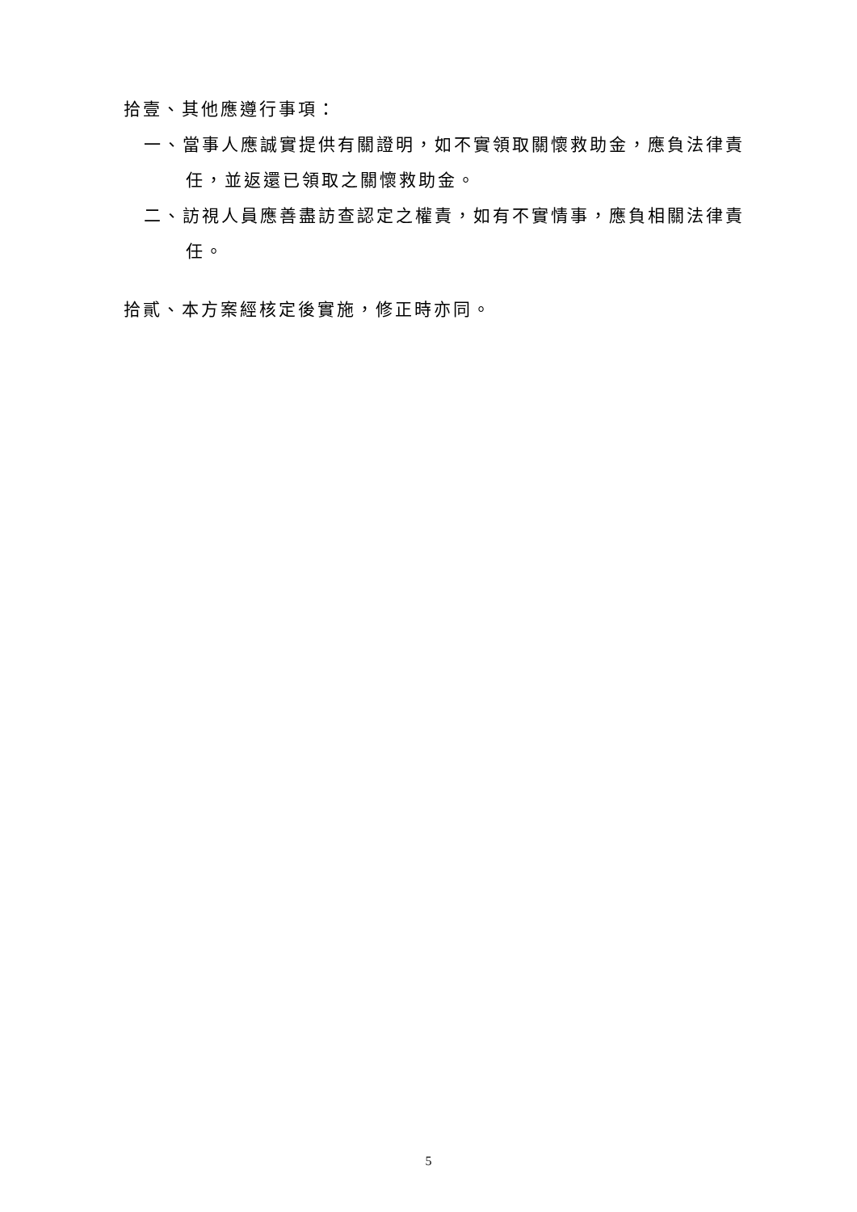拾壹、其他應遵行事項：
一、當事人應誠實提供有關證明，如不實領取關懷救助金，應負法律責任，並返還已領取之關懷救助金。
二、訪視人員應善盡訪查認定之權責，如有不實情事，應負相關法律責任。
拾貳、本方案經核定後實施，修正時亦同。
5